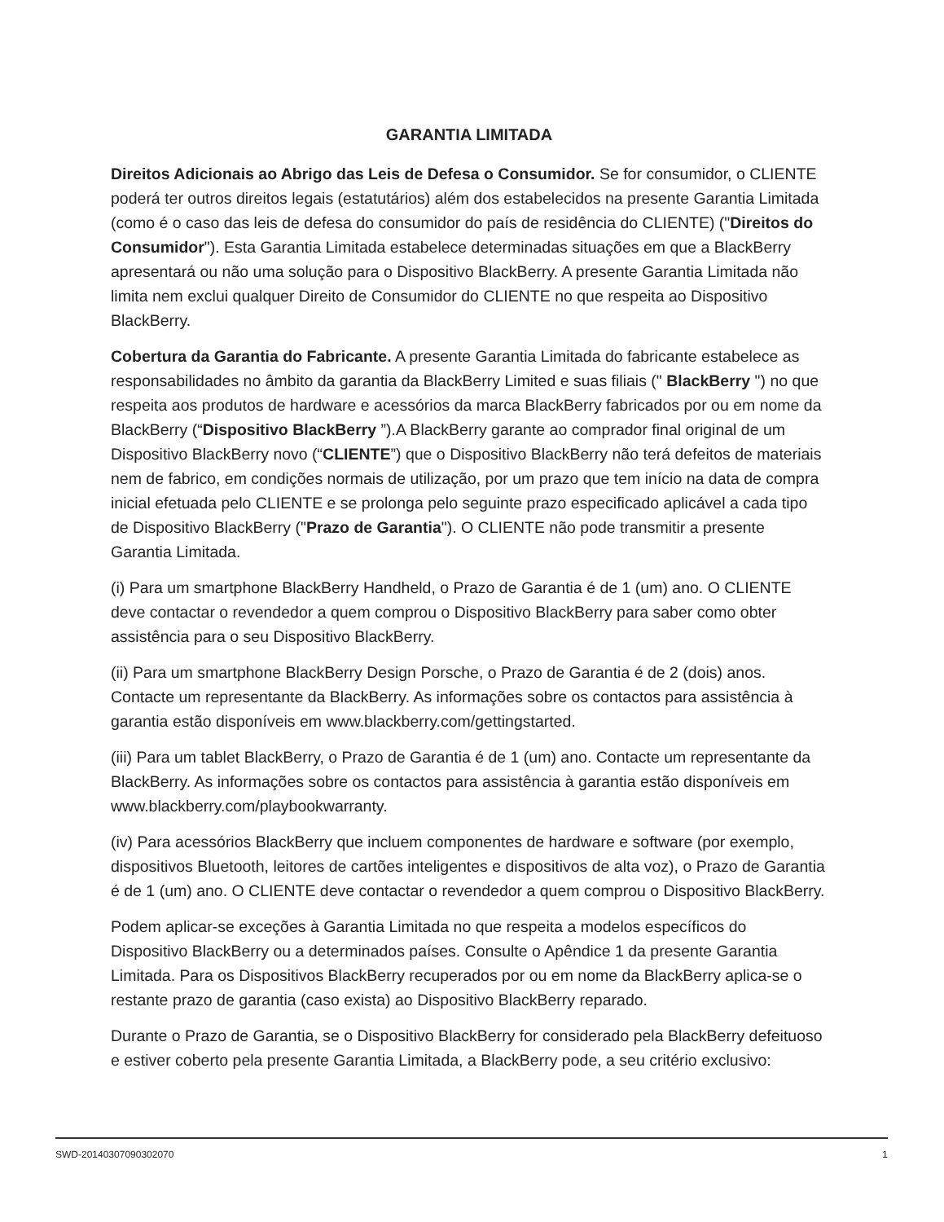GARANTIA LIMITADA
Direitos Adicionais ao Abrigo das Leis de Defesa o Consumidor. Se for consumidor, o CLIENTE poderá ter outros direitos legais (estatutários) além dos estabelecidos na presente Garantia Limitada (como é o caso das leis de defesa do consumidor do país de residência do CLIENTE) ("Direitos do Consumidor"). Esta Garantia Limitada estabelece determinadas situações em que a BlackBerry apresentará ou não uma solução para o Dispositivo BlackBerry. A presente Garantia Limitada não limita nem exclui qualquer Direito de Consumidor do CLIENTE no que respeita ao Dispositivo BlackBerry.
Cobertura da Garantia do Fabricante. A presente Garantia Limitada do fabricante estabelece as responsabilidades no âmbito da garantia da BlackBerry Limited e suas filiais (" BlackBerry ") no que respeita aos produtos de hardware e acessórios da marca BlackBerry fabricados por ou em nome da BlackBerry (“Dispositivo BlackBerry ”).A BlackBerry garante ao comprador final original de um Dispositivo BlackBerry novo (“CLIENTE”) que o Dispositivo BlackBerry não terá defeitos de materiais nem de fabrico, em condições normais de utilização, por um prazo que tem início na data de compra inicial efetuada pelo CLIENTE e se prolonga pelo seguinte prazo especificado aplicável a cada tipo de Dispositivo BlackBerry ("Prazo de Garantia"). O CLIENTE não pode transmitir a presente Garantia Limitada.
(i) Para um smartphone BlackBerry Handheld, o Prazo de Garantia é de 1 (um) ano. O CLIENTE deve contactar o revendedor a quem comprou o Dispositivo BlackBerry para saber como obter assistência para o seu Dispositivo BlackBerry.
(ii) Para um smartphone BlackBerry Design Porsche, o Prazo de Garantia é de 2 (dois) anos. Contacte um representante da BlackBerry. As informações sobre os contactos para assistência à garantia estão disponíveis em www.blackberry.com/gettingstarted.
(iii) Para um tablet BlackBerry, o Prazo de Garantia é de 1 (um) ano. Contacte um representante da BlackBerry. As informações sobre os contactos para assistência à garantia estão disponíveis em www.blackberry.com/playbookwarranty.
(iv) Para acessórios BlackBerry que incluem componentes de hardware e software (por exemplo, dispositivos Bluetooth, leitores de cartões inteligentes e dispositivos de alta voz), o Prazo de Garantia é de 1 (um) ano. O CLIENTE deve contactar o revendedor a quem comprou o Dispositivo BlackBerry.
Podem aplicar-se exceções à Garantia Limitada no que respeita a modelos específicos do Dispositivo BlackBerry ou a determinados países. Consulte o Apêndice 1 da presente Garantia Limitada. Para os Dispositivos BlackBerry recuperados por ou em nome da BlackBerry aplica-se o restante prazo de garantia (caso exista) ao Dispositivo BlackBerry reparado.
Durante o Prazo de Garantia, se o Dispositivo BlackBerry for considerado pela BlackBerry defeituoso e estiver coberto pela presente Garantia Limitada, a BlackBerry pode, a seu critério exclusivo:
SWD-20140307090302070 1